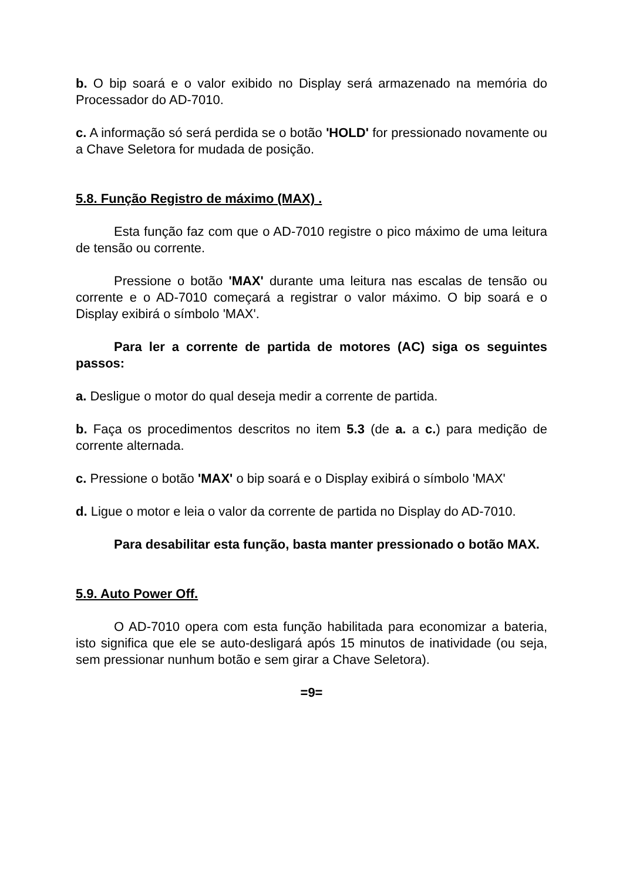b. O bip soará e o valor exibido no Display será armazenado na memória do Processador do AD-7010.
c. A informação só será perdida se o botão 'HOLD' for pressionado novamente ou a Chave Seletora for mudada de posição.
5.8. Função Registro de máximo (MAX) .
Esta função faz com que o AD-7010 registre o pico máximo de uma leitura de tensão ou corrente.
Pressione o botão 'MAX' durante uma leitura nas escalas de tensão ou corrente e o AD-7010 começará a registrar o valor máximo. O bip soará e o Display exibirá o símbolo 'MAX'.
Para ler a corrente de partida de motores (AC) siga os seguintes passos:
a. Desligue o motor do qual deseja medir a corrente de partida.
b. Faça os procedimentos descritos no item 5.3 (de a. a c.) para medição de corrente alternada.
c. Pressione o botão 'MAX' o bip soará e o Display exibirá o símbolo 'MAX'
d. Ligue o motor e leia o valor da corrente de partida no Display do AD-7010.
Para desabilitar esta função, basta manter pressionado o botão MAX.
5.9. Auto Power Off.
O AD-7010 opera com esta função habilitada para economizar a bateria, isto significa que ele se auto-desligará após 15 minutos de inatividade (ou seja, sem pressionar nunhum botão e sem girar a Chave Seletora).
=9=